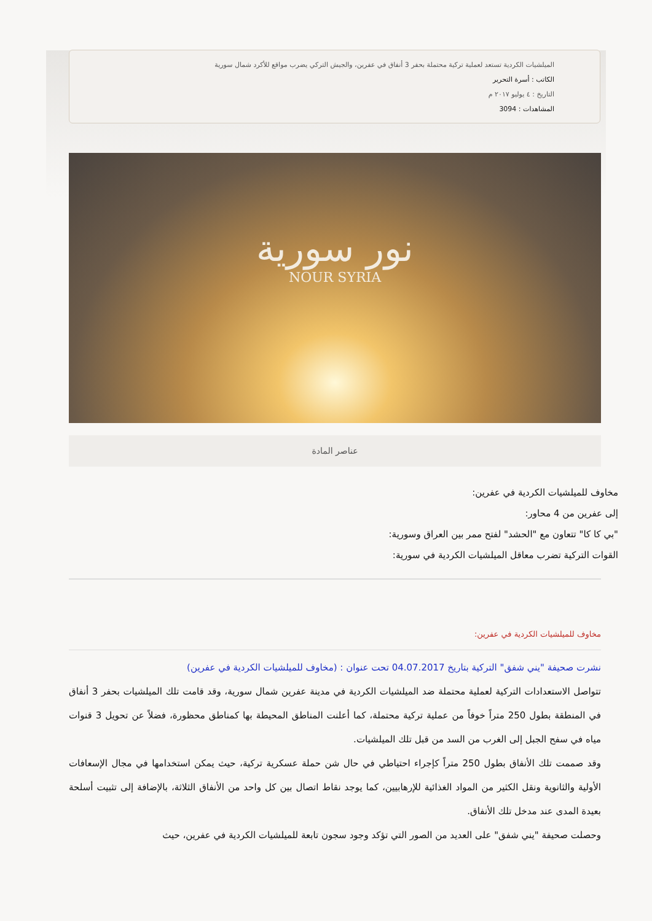الميلشيات الكردية تستعد لعملية تركية محتملة بحفر 3 أنفاق في عفرين، والجيش التركي يضرب مواقع للأكرد شمال سورية
الكاتب : أسرة التحرير
التاريخ : ٤ يوليو ٢٠١٧ م
المشاهدات : 3094
نور سورية
NOUR SYRIA
عناصر المادة
مخاوف للميلشيات الكردية في عفرين:
إلى عفرين من 4 محاور:
"بي كا كا" تتعاون مع "الحشد" لفتح ممر بين العراق وسورية:
القوات التركية تضرب معاقل الميلشيات الكردية في سورية:
مخاوف للميلشيات الكردية في عفرين:
نشرت صحيفة "يني شفق" التركية بتاريخ 04.07.2017 تحت عنوان : (مخاوف للميلشيات الكردية في عفرين)
تتواصل الاستعدادات التركية لعملية محتملة ضد الميلشيات الكردية في مدينة عفرين شمال سورية، وقد قامت تلك الميلشيات بحفر 3 أنفاق في المنطقة بطول 250 متراً خوفاً من عملية تركية محتملة، كما أعلنت المناطق المحيطة بها كمناطق محظورة، فضلاً عن تحويل 3 قنوات مياه في سفح الجبل إلى الغرب من السد من قبل تلك الميلشيات.
وقد صممت تلك الأنفاق بطول 250 متراً كإجراء احتياطي في حال شن حملة عسكرية تركية، حيث يمكن استخدامها في مجال الإسعافات الأولية والثانوية ونقل الكثير من المواد الغذائية للإرهابيين، كما يوجد نقاط اتصال بين كل واحد من الأنفاق الثلاثة، بالإضافة إلى تثبيت أسلحة بعيدة المدى عند مدخل تلك الأنفاق.
وحصلت صحيفة "يني شفق" على العديد من الصور التي تؤكد وجود سجون تابعة للميلشيات الكردية في عفرين، حيث